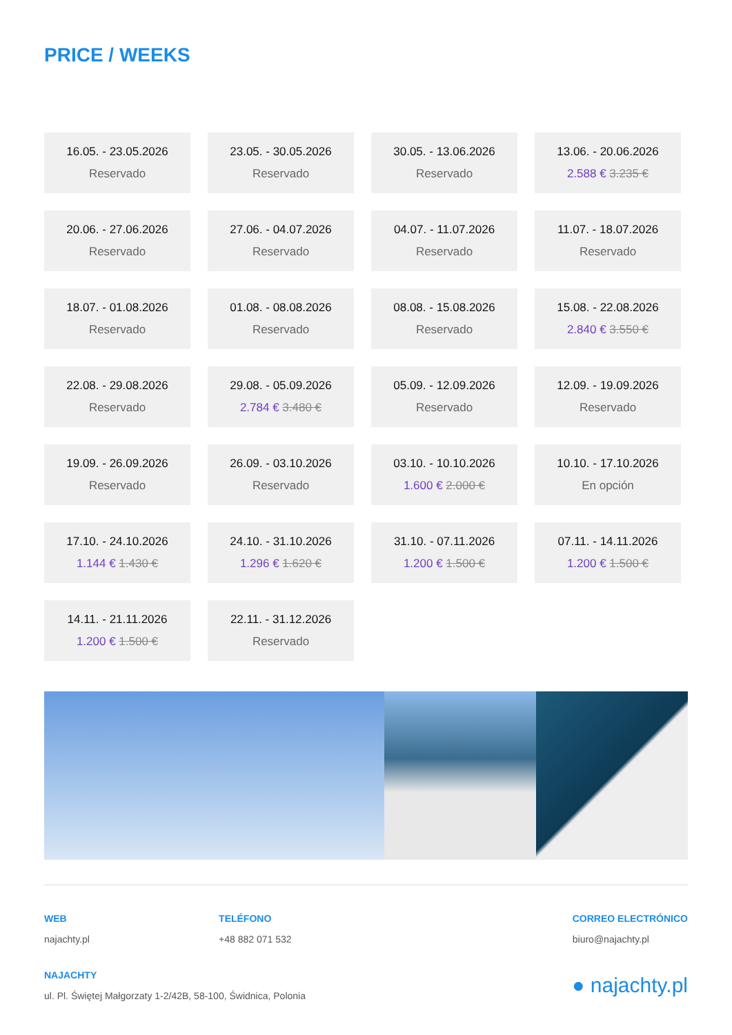PRICE / WEEKS
16.05. - 23.05.2026
Reservado
23.05. - 30.05.2026
Reservado
30.05. - 13.06.2026
Reservado
13.06. - 20.06.2026
2.588 € 3.235 €
20.06. - 27.06.2026
Reservado
27.06. - 04.07.2026
Reservado
04.07. - 11.07.2026
Reservado
11.07. - 18.07.2026
Reservado
18.07. - 01.08.2026
Reservado
01.08. - 08.08.2026
Reservado
08.08. - 15.08.2026
Reservado
15.08. - 22.08.2026
2.840 € 3.550 €
22.08. - 29.08.2026
Reservado
29.08. - 05.09.2026
2.784 € 3.480 €
05.09. - 12.09.2026
Reservado
12.09. - 19.09.2026
Reservado
19.09. - 26.09.2026
Reservado
26.09. - 03.10.2026
Reservado
03.10. - 10.10.2026
1.600 € 2.000 €
10.10. - 17.10.2026
En opción
17.10. - 24.10.2026
1.144 € 1.430 €
24.10. - 31.10.2026
1.296 € 1.620 €
31.10. - 07.11.2026
1.200 € 1.500 €
07.11. - 14.11.2026
1.200 € 1.500 €
14.11. - 21.11.2026
1.200 € 1.500 €
22.11. - 31.12.2026
Reservado
WEB
najachty.pl
TELÉFONO
+48 882 071 532
CORREO ELECTRÓNICO
biuro@najachty.pl
NAJACHTY
ul. Pl. Świętej Małgorzaty 1-2/42B, 58-100, Świdnica, Polonia
● najachty.pl